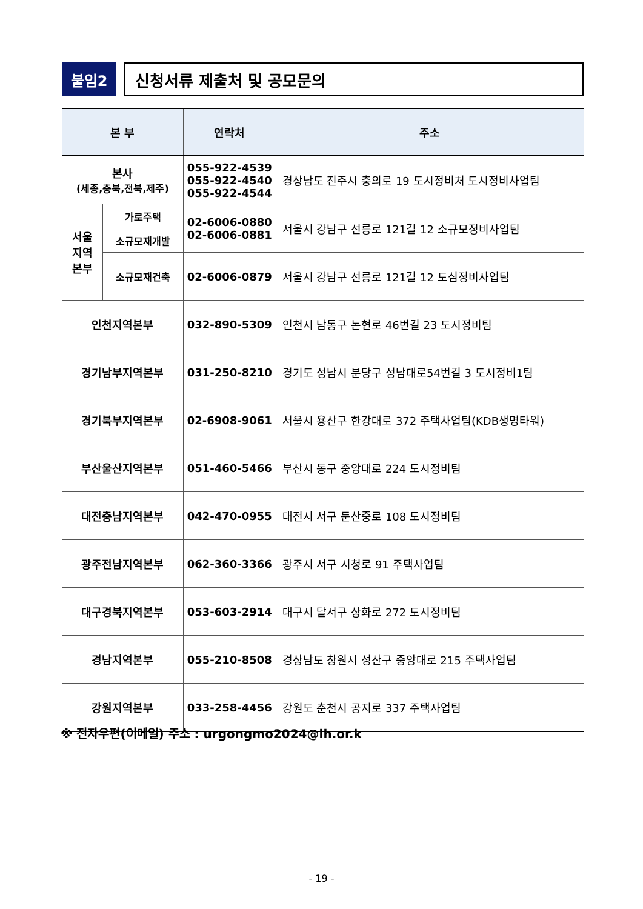붙임2
신청서류 제출처 및 공모문의
| 본 부 | | 연락처 | 주소 |
| --- | --- | --- | --- |
| 본사 (세종,충북,전북,제주) | | 055-922-4539 055-922-4540 055-922-4544 | 경상남도 진주시 충의로 19 도시정비처 도시정비사업팀 |
| 서울 지역 본부 | 가로주택 | 02-6006-0880 02-6006-0881 | 서울시 강남구 선릉로 121길 12 소규모정비사업팀 |
| | 소규모재개발 | | |
| | 소규모재건축 | 02-6006-0879 | 서울시 강남구 선릉로 121길 12 도심정비사업팀 |
| 인천지역본부 | | 032-890-5309 | 인천시 남동구 논현로 46번길 23 도시정비팀 |
| 경기남부지역본부 | | 031-250-8210 | 경기도 성남시 분당구 성남대로54번길 3 도시정비1팀 |
| 경기북부지역본부 | | 02-6908-9061 | 서울시 용산구 한강대로 372 주택사업팀(KDB생명타워) |
| 부산울산지역본부 | | 051-460-5466 | 부산시 동구 중앙대로 224 도시정비팀 |
| 대전충남지역본부 | | 042-470-0955 | 대전시 서구 둔산중로 108 도시정비팀 |
| 광주전남지역본부 | | 062-360-3366 | 광주시 서구 시청로 91 주택사업팀 |
| 대구경북지역본부 | | 053-603-2914 | 대구시 달서구 상화로 272 도시정비팀 |
| 경남지역본부 | | 055-210-8508 | 경상남도 창원시 성산구 중앙대로 215 주택사업팀 |
| 강원지역본부 | | 033-258-4456 | 강원도 춘천시 공지로 337 주택사업팀 |
※ 전자우편(이메일) 주소 : urgongmo2024@lh.or.k
- 19 -